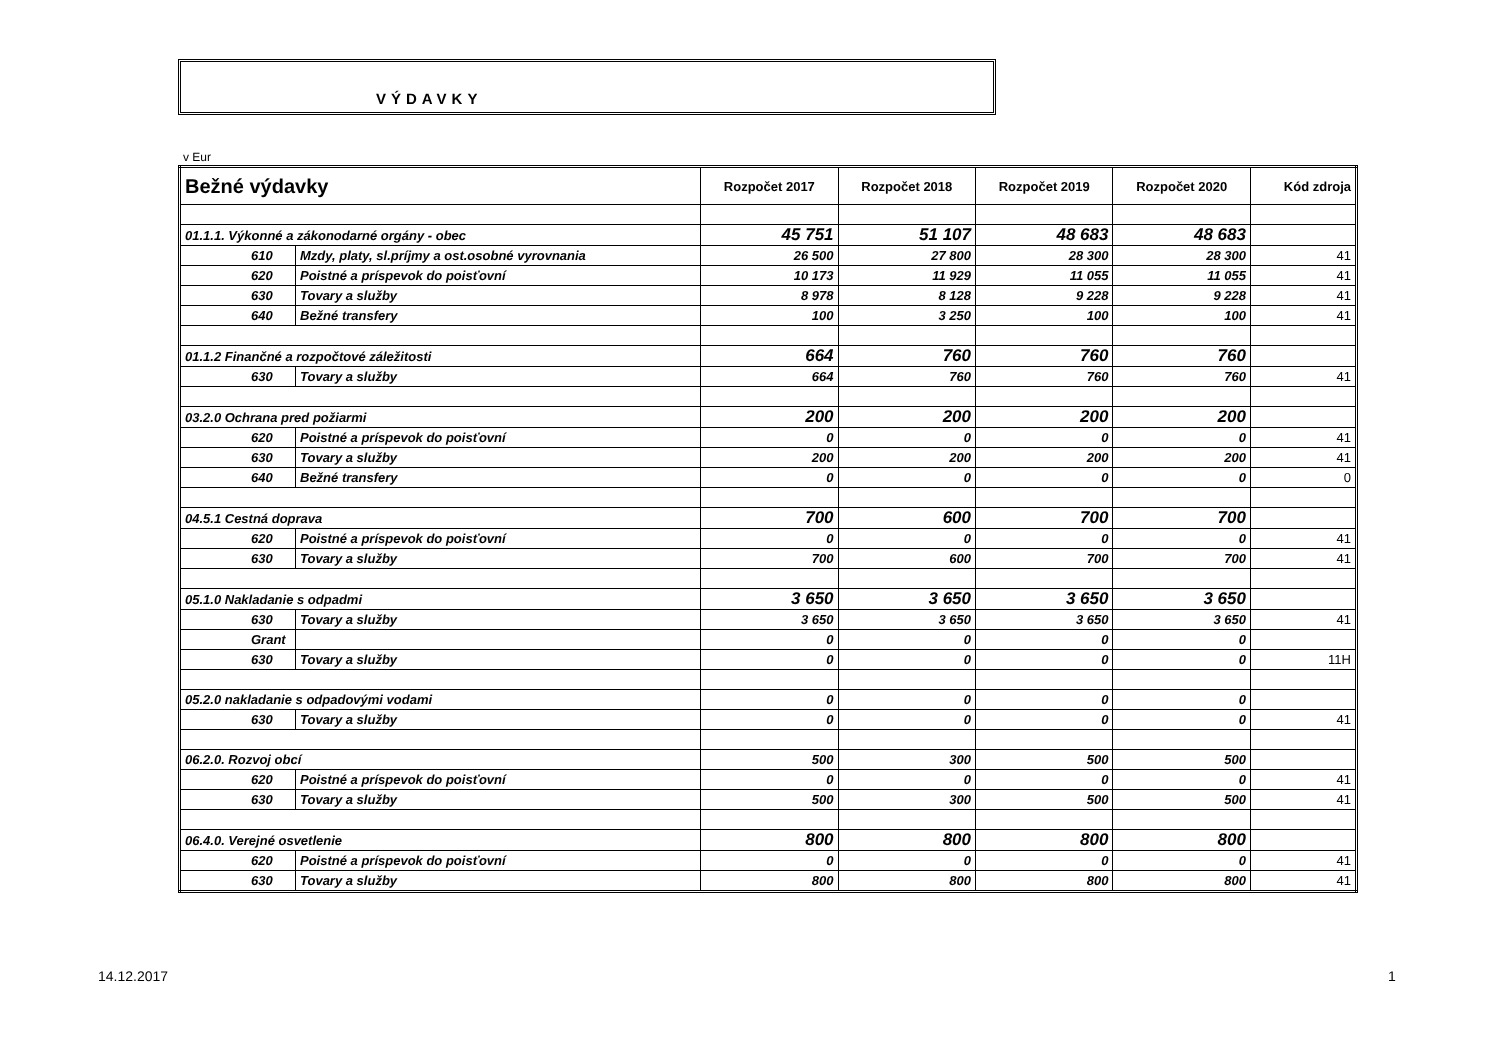VÝDAVKY
v Eur
| Bežné výdavky | | Rozpočet 2017 | Rozpočet 2018 | Rozpočet 2019 | Rozpočet 2020 | Kód zdroja |
| --- | --- | --- | --- | --- | --- | --- |
| 01.1.1. Výkonné a zákonodarné orgány - obec | | 45 751 | 51 107 | 48 683 | 48 683 | |
| 610 | Mzdy, platy, sl.príjmy a ost.osobné vyrovnania | 26 500 | 27 800 | 28 300 | 28 300 | 41 |
| 620 | Poistné a príspevok do poisťovní | 10 173 | 11 929 | 11 055 | 11 055 | 41 |
| 630 | Tovary a služby | 8 978 | 8 128 | 9 228 | 9 228 | 41 |
| 640 | Bežné transfery | 100 | 3 250 | 100 | 100 | 41 |
| 01.1.2 Finančné a rozpočtové záležitosti | | 664 | 760 | 760 | 760 | |
| 630 | Tovary a služby | 664 | 760 | 760 | 760 | 41 |
| 03.2.0 Ochrana pred požiarmi | | 200 | 200 | 200 | 200 | |
| 620 | Poistné a príspevok do poisťovní | 0 | 0 | 0 | 0 | 41 |
| 630 | Tovary a služby | 200 | 200 | 200 | 200 | 41 |
| 640 | Bežné transfery | 0 | 0 | 0 | 0 | 0 |
| 04.5.1 Cestná doprava | | 700 | 600 | 700 | 700 | |
| 620 | Poistné a príspevok do poisťovní | 0 | 0 | 0 | 0 | 41 |
| 630 | Tovary a služby | 700 | 600 | 700 | 700 | 41 |
| 05.1.0 Nakladanie s odpadmi | | 3 650 | 3 650 | 3 650 | 3 650 | |
| 630 | Tovary a služby | 3 650 | 3 650 | 3 650 | 3 650 | 41 |
| Grant | | 0 | 0 | 0 | 0 | |
| 630 | Tovary a služby | 0 | 0 | 0 | 0 | 11H |
| 05.2.0 nakladanie s odpadovými vodami | | 0 | 0 | 0 | 0 | |
| 630 | Tovary a služby | 0 | 0 | 0 | 0 | 41 |
| 06.2.0. Rozvoj obcí | | 500 | 300 | 500 | 500 | |
| 620 | Poistné a príspevok do poisťovní | 0 | 0 | 0 | 0 | 41 |
| 630 | Tovary a služby | 500 | 300 | 500 | 500 | 41 |
| 06.4.0. Verejné osvetlenie | | 800 | 800 | 800 | 800 | |
| 620 | Poistné a príspevok do poisťovní | 0 | 0 | 0 | 0 | 41 |
| 630 | Tovary a služby | 800 | 800 | 800 | 800 | 41 |
14.12.2017 1